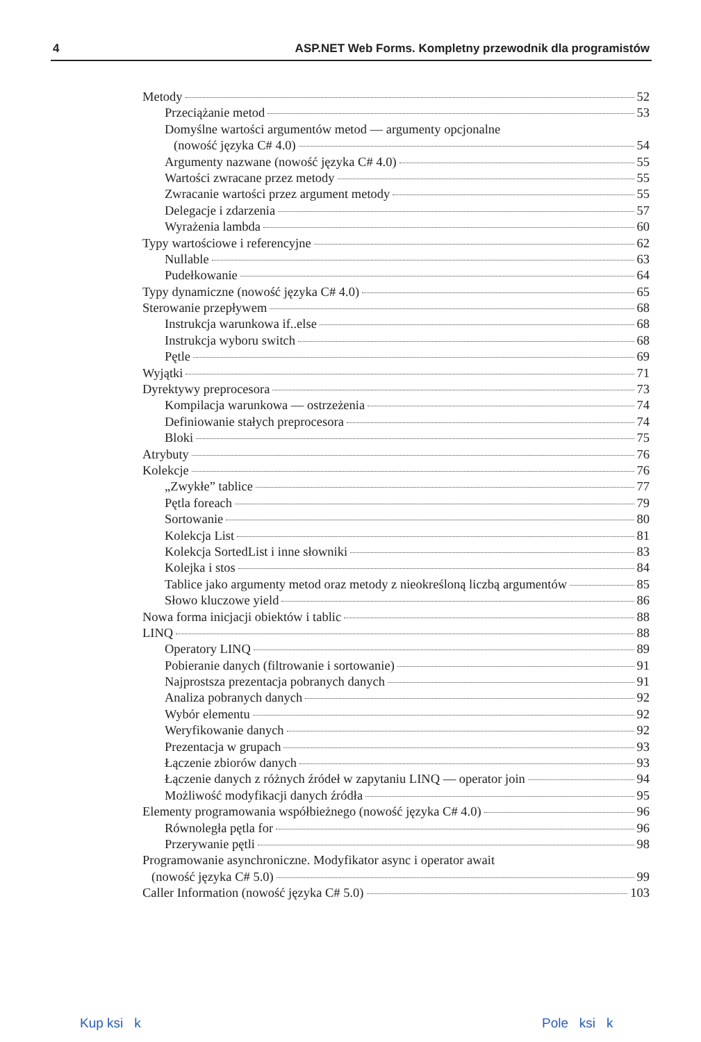4 ASP.NET Web Forms. Kompletny przewodnik dla programistów
Metody 52
Przeciążanie metod 53
Domyślne wartości argumentów metod — argumenty opcjonalne
(nowość języka C# 4.0) 54
Argumenty nazwane (nowość języka C# 4.0) 55
Wartości zwracane przez metody 55
Zwracanie wartości przez argument metody 55
Delegacje i zdarzenia 57
Wyrażenia lambda 60
Typy wartościowe i referencyjne 62
Nullable 63
Pudełkowanie 64
Typy dynamiczne (nowość języka C# 4.0) 65
Sterowanie przepływem 68
Instrukcja warunkowa if..else 68
Instrukcja wyboru switch 68
Pętle 69
Wyjątki 71
Dyrektywy preprocesora 73
Kompilacja warunkowa — ostrzeżenia 74
Definiowanie stałych preprocesora 74
Bloki 75
Atrybuty 76
Kolekcje 76
„Zwykłe” tablice 77
Pętla foreach 79
Sortowanie 80
Kolekcja List 81
Kolekcja SortedList i inne słowniki 83
Kolejka i stos 84
Tablice jako argumenty metod oraz metody z nieokreśloną liczbą argumentów 85
Słowo kluczowe yield 86
Nowa forma inicjacji obiektów i tablic 88
LINQ 88
Operatory LINQ 89
Pobieranie danych (filtrowanie i sortowanie) 91
Najprostsza prezentacja pobranych danych 91
Analiza pobranych danych 92
Wybór elementu 92
Weryfikowanie danych 92
Prezentacja w grupach 93
Łączenie zbiorów danych 93
Łączenie danych z różnych źródeł w zapytaniu LINQ — operator join 94
Możliwość modyfikacji danych źródła 95
Elementy programowania współbieżnego (nowość języka C# 4.0) 96
Równoległa pętla for 96
Przerywanie pętli 98
Programowanie asynchroniczne. Modyfikator async i operator await
(nowość języka C# 5.0) 99
Caller Information (nowość języka C# 5.0) 103
Kup ksi k Pole ksi k